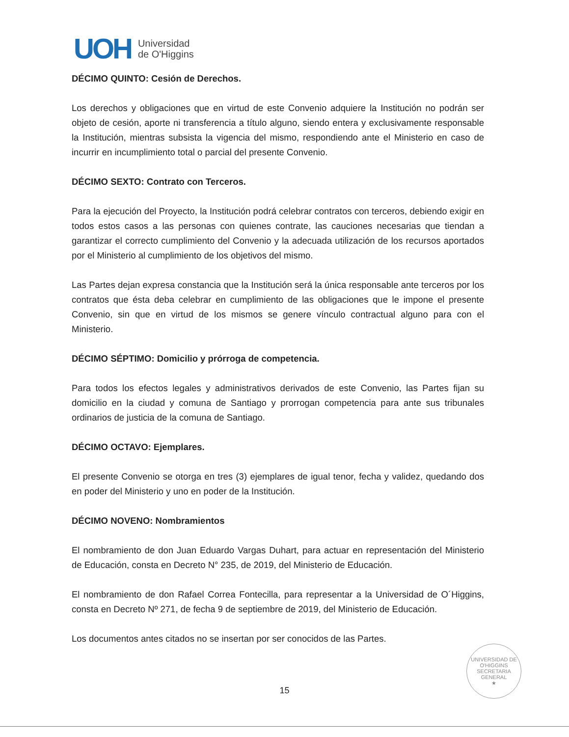UOH
Universidad
de O'Higgins
DÉCIMO QUINTO: Cesión de Derechos.
Los derechos y obligaciones que en virtud de este Convenio adquiere la Institución no podrán ser objeto de cesión, aporte ni transferencia a título alguno, siendo entera y exclusivamente responsable la Institución, mientras subsista la vigencia del mismo, respondiendo ante el Ministerio en caso de incurrir en incumplimiento total o parcial del presente Convenio.
DÉCIMO SEXTO: Contrato con Terceros.
Para la ejecución del Proyecto, la Institución podrá celebrar contratos con terceros, debiendo exigir en todos estos casos a las personas con quienes contrate, las cauciones necesarias que tiendan a garantizar el correcto cumplimiento del Convenio y la adecuada utilización de los recursos aportados por el Ministerio al cumplimiento de los objetivos del mismo.
Las Partes dejan expresa constancia que la Institución será la única responsable ante terceros por los contratos que ésta deba celebrar en cumplimiento de las obligaciones que le impone el presente Convenio, sin que en virtud de los mismos se genere vínculo contractual alguno para con el Ministerio.
DÉCIMO SÉPTIMO: Domicilio y prórroga de competencia.
Para todos los efectos legales y administrativos derivados de este Convenio, las Partes fijan su domicilio en la ciudad y comuna de Santiago y prorrogan competencia para ante sus tribunales ordinarios de justicia de la comuna de Santiago.
DÉCIMO OCTAVO: Ejemplares.
El presente Convenio se otorga en tres (3) ejemplares de igual tenor, fecha y validez, quedando dos en poder del Ministerio y uno en poder de la Institución.
DÉCIMO NOVENO: Nombramientos
El nombramiento de don Juan Eduardo Vargas Duhart, para actuar en representación del Ministerio de Educación, consta en Decreto N° 235, de 2019, del Ministerio de Educación.
El nombramiento de don Rafael Correa Fontecilla, para representar a la Universidad de O´Higgins, consta en Decreto Nº 271, de fecha 9 de septiembre de 2019, del Ministerio de Educación.
Los documentos antes citados no se insertan por ser conocidos de las Partes.
UNIVERSIDAD DE O'HIGGINS
SECRETARIA
GENERAL
★
15